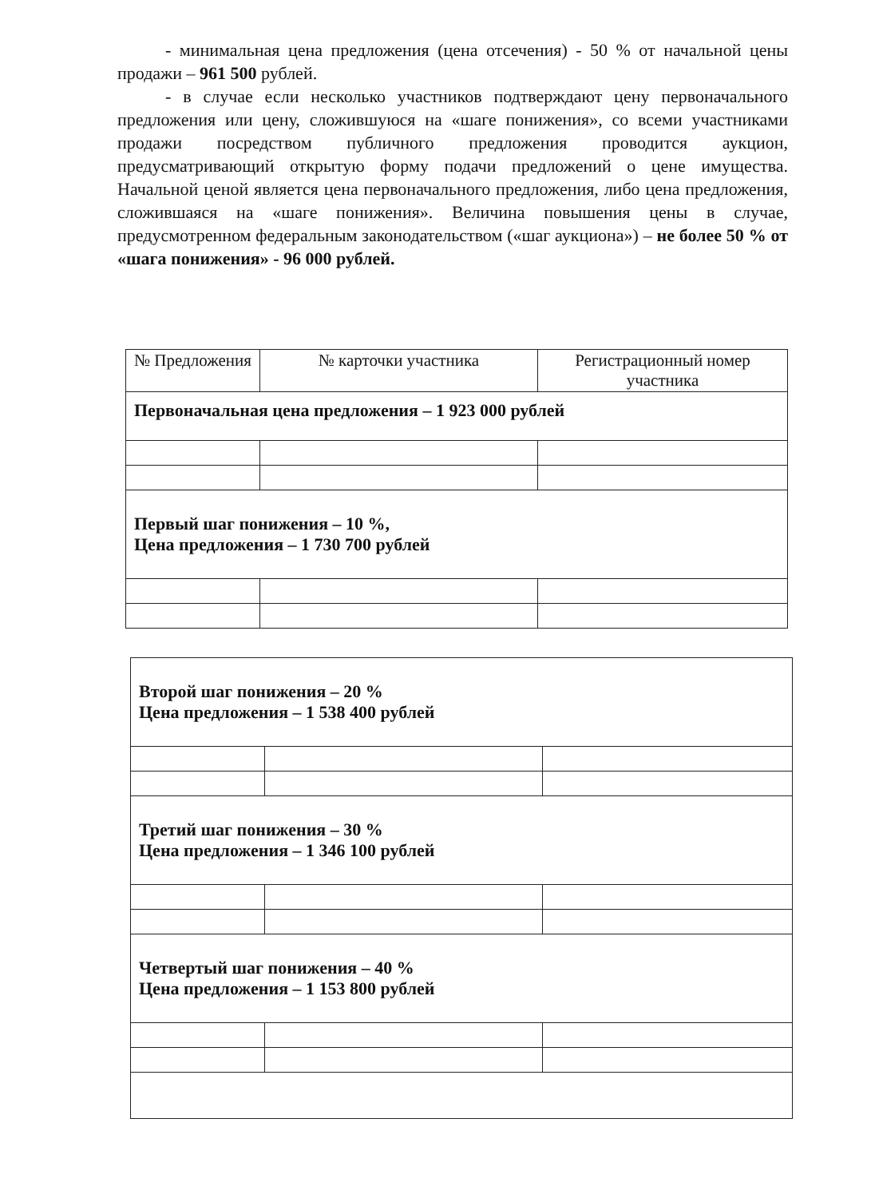- минимальная цена предложения (цена отсечения) - 50 % от начальной цены продажи – 961 500 рублей.
- в случае если несколько участников подтверждают цену первоначального предложения или цену, сложившуюся на «шаге понижения», со всеми участниками продажи посредством публичного предложения проводится аукцион, предусматривающий открытую форму подачи предложений о цене имущества. Начальной ценой является цена первоначального предложения, либо цена предложения, сложившаяся на «шаге понижения». Величина повышения цены в случае, предусмотренном федеральным законодательством («шаг аукциона») – не более 50 % от «шага понижения» - 96 000 рублей.
| № Предложения | № карточки участника | Регистрационный номер участника |
| --- | --- | --- |
| Первоначальная цена предложения – 1 923 000 рублей | | |
| Первый шаг понижения – 10 %, Цена предложения – 1 730 700 рублей | | |
| Второй шаг понижения – 20 % Цена предложения – 1 538 400 рублей | | |
| Третий шаг понижения – 30 % Цена предложения – 1 346 100 рублей | | |
| Четвертый шаг понижения – 40 % Цена предложения – 1 153 800 рублей | | |